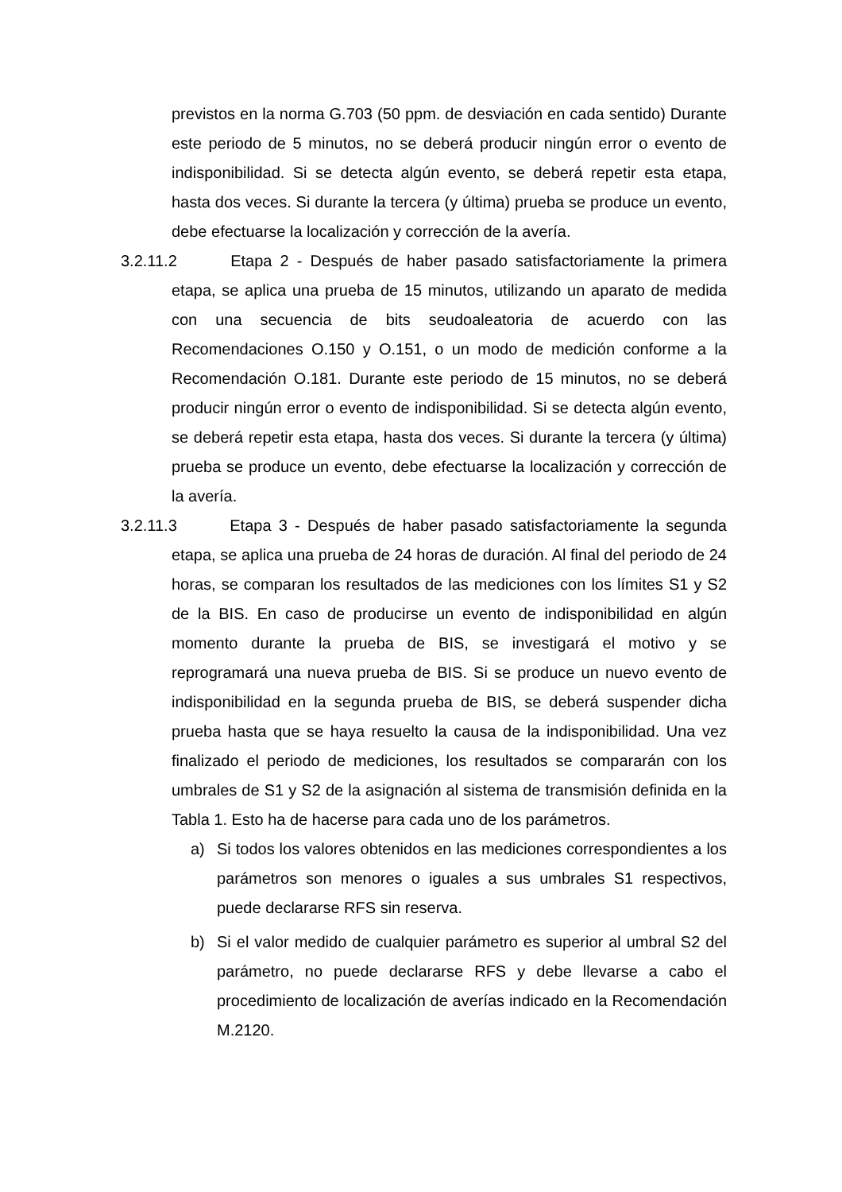previstos en la norma G.703 (50 ppm. de desviación en cada sentido) Durante este periodo de 5 minutos, no se deberá producir ningún error o evento de indisponibilidad. Si se detecta algún evento, se deberá repetir esta etapa, hasta dos veces. Si durante la tercera (y última) prueba se produce un evento, debe efectuarse la localización y corrección de la avería.
3.2.11.2 Etapa 2 - Después de haber pasado satisfactoriamente la primera etapa, se aplica una prueba de 15 minutos, utilizando un aparato de medida con una secuencia de bits seudoaleatoria de acuerdo con las Recomendaciones O.150 y O.151, o un modo de medición conforme a la Recomendación O.181. Durante este periodo de 15 minutos, no se deberá producir ningún error o evento de indisponibilidad. Si se detecta algún evento, se deberá repetir esta etapa, hasta dos veces. Si durante la tercera (y última) prueba se produce un evento, debe efectuarse la localización y corrección de la avería.
3.2.11.3 Etapa 3 - Después de haber pasado satisfactoriamente la segunda etapa, se aplica una prueba de 24 horas de duración. Al final del periodo de 24 horas, se comparan los resultados de las mediciones con los límites S1 y S2 de la BIS. En caso de producirse un evento de indisponibilidad en algún momento durante la prueba de BIS, se investigará el motivo y se reprogramará una nueva prueba de BIS. Si se produce un nuevo evento de indisponibilidad en la segunda prueba de BIS, se deberá suspender dicha prueba hasta que se haya resuelto la causa de la indisponibilidad. Una vez finalizado el periodo de mediciones, los resultados se compararán con los umbrales de S1 y S2 de la asignación al sistema de transmisión definida en la Tabla 1. Esto ha de hacerse para cada uno de los parámetros.
a) Si todos los valores obtenidos en las mediciones correspondientes a los parámetros son menores o iguales a sus umbrales S1 respectivos, puede declararse RFS sin reserva.
b) Si el valor medido de cualquier parámetro es superior al umbral S2 del parámetro, no puede declararse RFS y debe llevarse a cabo el procedimiento de localización de averías indicado en la Recomendación M.2120.